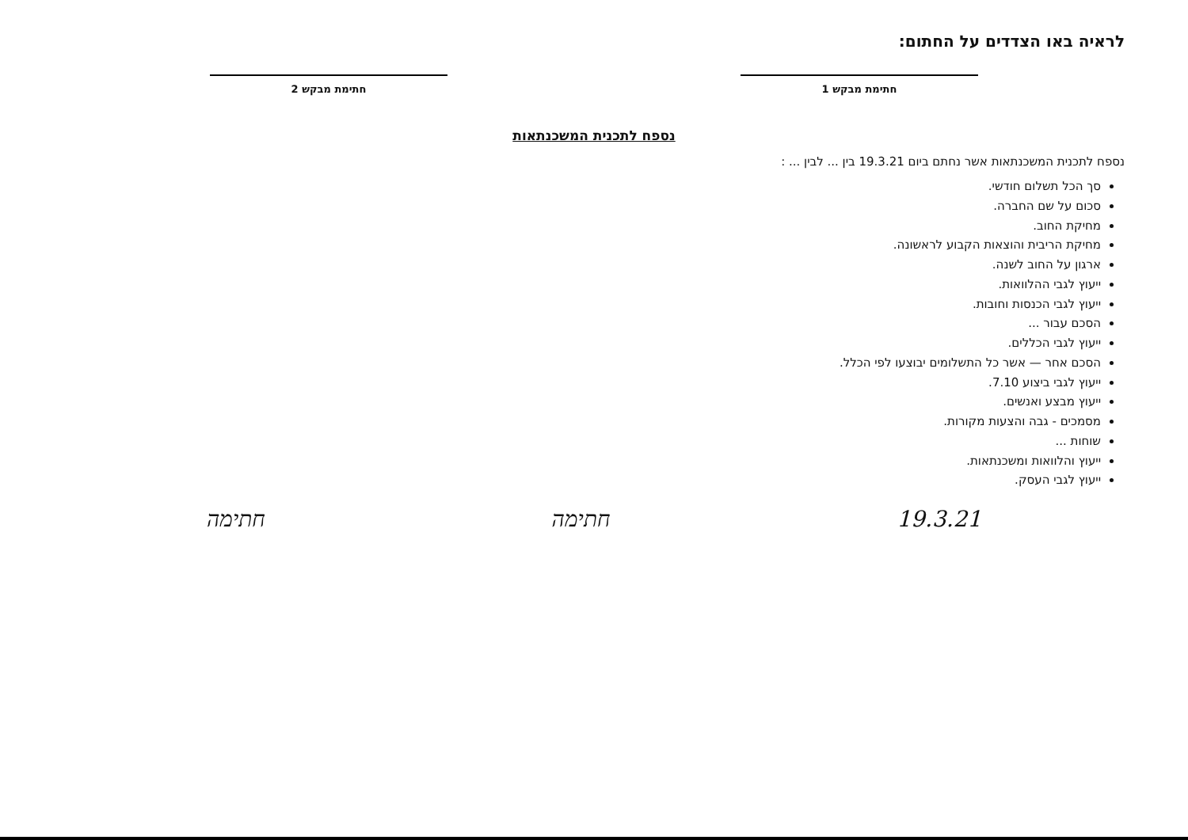לראיה באו הצדדים על החתום:
חתימת מבקש 1 חתימת מבקש 2
נספח לתכנית המשכנתאות
נספח לתכנית המשכנתאות אשר נחתם ביום 19.3.21 בין ... לבין ... :
סך הכל תשלום חודשי.
סכום על שם החברה.
מחיקת החוב.
מחיקת הריבית והוצאות הקבוע לראשונה.
ארגון על החוב לשנה.
ייעוץ לגבי ההלוואות.
ייעוץ לגבי הכנסות וחובות.
הסכם עבור ...
ייעוץ לגבי הכללים.
הסכם אחר — אשר כל התשלומים יבוצעו לפי הכלל.
ייעוץ לגבי ביצוע 7.10.
ייעוץ מבצע ואנשים.
מסמכים - גבה והצעות מקורות.
שוחות ...
ייעוץ והלוואות ומשכנתאות.
ייעוץ לגבי העסק.
19.3.21 חתימה חתימה